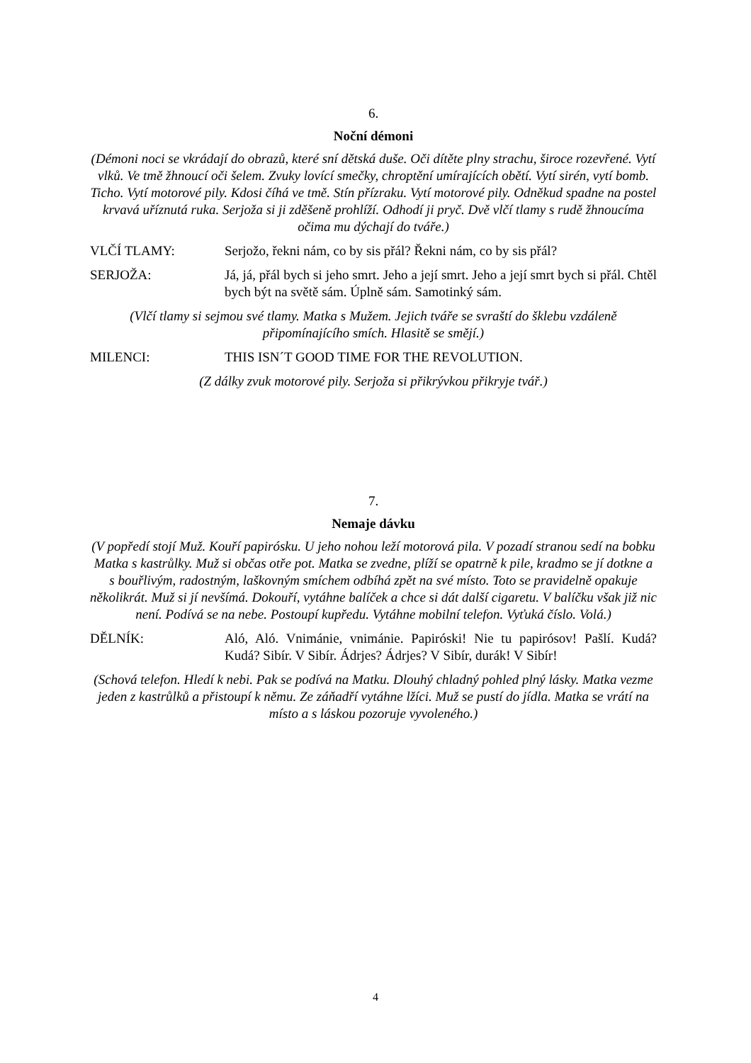6.
Noční démoni
(Démoni noci se vkrádají do obrazů, které sní dětská duše. Oči dítěte plny strachu, široce rozevřené. Vytí vlků. Ve tmě žhnoucí oči šelem. Zvuky lovící smečky, chroptění umírajících obětí. Vytí sirén, vytí bomb. Ticho. Vytí motorové pily. Kdosi číhá ve tmě. Stín přízraku. Vytí motorové pily. Odněkud spadne na postel krvavá uříznutá ruka. Serjoža si ji zděšeně prohlíží. Odhodí ji pryč. Dvě vlčí tlamy s rudě žhnoucíma očima mu dýchají do tváře.)
VLČÍ TLAMY: Serjožo, řekni nám, co by sis přál? Řekni nám, co by sis přál?
SERJOŽA: Já, já, přál bych si jeho smrt. Jeho a její smrt. Jeho a její smrt bych si přál. Chtěl bych být na světě sám. Úplně sám. Samotinký sám.
(Vlčí tlamy si sejmou své tlamy. Matka s Mužem. Jejich tváře se svraští do šklebu vzdáleně připomínajícího smích. Hlasitě se smějí.)
MILENCI: THIS ISN´T GOOD TIME FOR THE REVOLUTION.
(Z dálky zvuk motorové pily. Serjoža si přikrývkou přikryje tvář.)
7.
Nemaje dávku
(V popředí stojí Muž. Kouří papirósku. U jeho nohou leží motorová pila. V pozadí stranou sedí na bobku Matka s kastrůlky. Muž si občas otře pot. Matka se zvedne, plíží se opatrně k pile, kradmo se jí dotkne a s bouřlivým, radostným, laškovným smíchem odbíhá zpět na své místo. Toto se pravidelně opakuje několikrát. Muž si jí nevšímá. Dokouří, vytáhne balíček a chce si dát další cigaretu. V balíčku však již nic není. Podívá se na nebe. Postoupí kupředu. Vytáhne mobilní telefon. Vyťuká číslo. Volá.)
DĚLNÍK: Aló, Aló. Vnimánie, vnimánie. Papiróski! Nie tu papirósov! Pašlí. Kudá? Kudá? Sibír. V Sibír. Ádrjes? Ádrjes? V Sibír, durák! V Sibír!
(Schová telefon. Hledí k nebi. Pak se podívá na Matku. Dlouhý chladný pohled plný lásky. Matka vezme jeden z kastrůlků a přistoupí k němu. Ze záňadří vytáhne lžíci. Muž se pustí do jídla. Matka se vrátí na místo a s láskou pozoruje vyvoleného.)
4